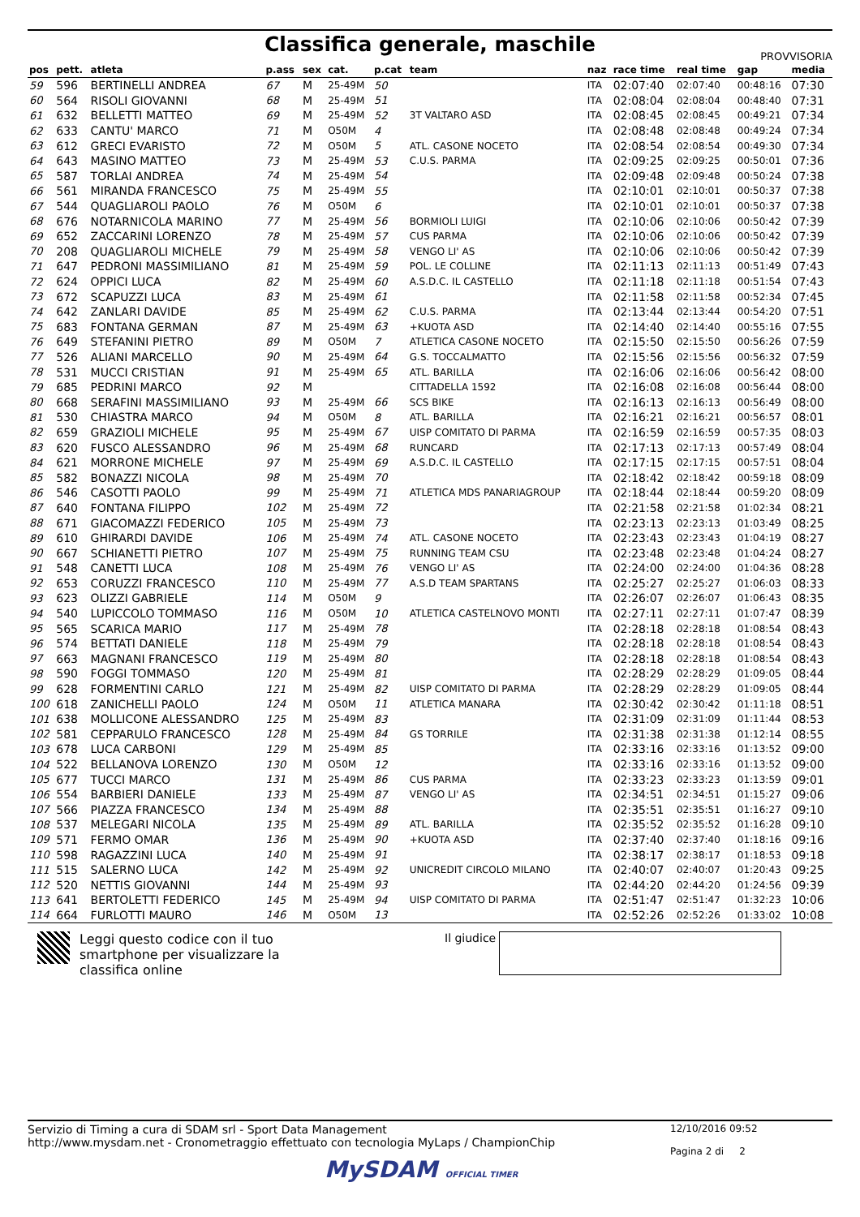Classifica generale, maschile
PROVVISORIA
| pos | pett. | atleta | p.ass | sex | cat. | p.cat | team | naz | race time | real time | gap | media |
| --- | --- | --- | --- | --- | --- | --- | --- | --- | --- | --- | --- | --- |
| 59 | 596 | BERTINELLI ANDREA | 67 | M | 25-49M | 50 | | ITA | 02:07:40 | 02:07:40 | 00:48:16 | 07:30 |
| 60 | 564 | RISOLI GIOVANNI | 68 | M | 25-49M | 51 | | ITA | 02:08:04 | 02:08:04 | 00:48:40 | 07:31 |
| 61 | 632 | BELLETTI MATTEO | 69 | M | 25-49M | 52 | 3T VALTARO ASD | ITA | 02:08:45 | 02:08:45 | 00:49:21 | 07:34 |
| 62 | 633 | CANTU' MARCO | 71 | M | O50M | 4 | | ITA | 02:08:48 | 02:08:48 | 00:49:24 | 07:34 |
| 63 | 612 | GRECI EVARISTO | 72 | M | O50M | 5 | ATL. CASONE NOCETO | ITA | 02:08:54 | 02:08:54 | 00:49:30 | 07:34 |
| 64 | 643 | MASINO MATTEO | 73 | M | 25-49M | 53 | C.U.S. PARMA | ITA | 02:09:25 | 02:09:25 | 00:50:01 | 07:36 |
| 65 | 587 | TORLAI ANDREA | 74 | M | 25-49M | 54 | | ITA | 02:09:48 | 02:09:48 | 00:50:24 | 07:38 |
| 66 | 561 | MIRANDA FRANCESCO | 75 | M | 25-49M | 55 | | ITA | 02:10:01 | 02:10:01 | 00:50:37 | 07:38 |
| 67 | 544 | QUAGLIAROLI PAOLO | 76 | M | O50M | 6 | | ITA | 02:10:01 | 02:10:01 | 00:50:37 | 07:38 |
| 68 | 676 | NOTARNICOLA MARINO | 77 | M | 25-49M | 56 | BORMIOLI LUIGI | ITA | 02:10:06 | 02:10:06 | 00:50:42 | 07:39 |
| 69 | 652 | ZACCARINI LORENZO | 78 | M | 25-49M | 57 | CUS PARMA | ITA | 02:10:06 | 02:10:06 | 00:50:42 | 07:39 |
| 70 | 208 | QUAGLIAROLI MICHELE | 79 | M | 25-49M | 58 | VENGO LI' AS | ITA | 02:10:06 | 02:10:06 | 00:50:42 | 07:39 |
| 71 | 647 | PEDRONI MASSIMILIANO | 81 | M | 25-49M | 59 | POL. LE COLLINE | ITA | 02:11:13 | 02:11:13 | 00:51:49 | 07:43 |
| 72 | 624 | OPPICI LUCA | 82 | M | 25-49M | 60 | A.S.D.C. IL CASTELLO | ITA | 02:11:18 | 02:11:18 | 00:51:54 | 07:43 |
| 73 | 672 | SCAPUZZI LUCA | 83 | M | 25-49M | 61 | | ITA | 02:11:58 | 02:11:58 | 00:52:34 | 07:45 |
| 74 | 642 | ZANLARI DAVIDE | 85 | M | 25-49M | 62 | C.U.S. PARMA | ITA | 02:13:44 | 02:13:44 | 00:54:20 | 07:51 |
| 75 | 683 | FONTANA GERMAN | 87 | M | 25-49M | 63 | +KUOTA ASD | ITA | 02:14:40 | 02:14:40 | 00:55:16 | 07:55 |
| 76 | 649 | STEFANINI PIETRO | 89 | M | O50M | 7 | ATLETICA CASONE NOCETO | ITA | 02:15:50 | 02:15:50 | 00:56:26 | 07:59 |
| 77 | 526 | ALIANI MARCELLO | 90 | M | 25-49M | 64 | G.S. TOCCALMATTO | ITA | 02:15:56 | 02:15:56 | 00:56:32 | 07:59 |
| 78 | 531 | MUCCI CRISTIAN | 91 | M | 25-49M | 65 | ATL. BARILLA | ITA | 02:16:06 | 02:16:06 | 00:56:42 | 08:00 |
| 79 | 685 | PEDRINI MARCO | 92 | M | | | CITTADELLA 1592 | ITA | 02:16:08 | 02:16:08 | 00:56:44 | 08:00 |
| 80 | 668 | SERAFINI MASSIMILIANO | 93 | M | 25-49M | 66 | SCS BIKE | ITA | 02:16:13 | 02:16:13 | 00:56:49 | 08:00 |
| 81 | 530 | CHIASTRA MARCO | 94 | M | O50M | 8 | ATL. BARILLA | ITA | 02:16:21 | 02:16:21 | 00:56:57 | 08:01 |
| 82 | 659 | GRAZIOLI MICHELE | 95 | M | 25-49M | 67 | UISP COMITATO DI PARMA | ITA | 02:16:59 | 02:16:59 | 00:57:35 | 08:03 |
| 83 | 620 | FUSCO ALESSANDRO | 96 | M | 25-49M | 68 | RUNCARD | ITA | 02:17:13 | 02:17:13 | 00:57:49 | 08:04 |
| 84 | 621 | MORRONE MICHELE | 97 | M | 25-49M | 69 | A.S.D.C. IL CASTELLO | ITA | 02:17:15 | 02:17:15 | 00:57:51 | 08:04 |
| 85 | 582 | BONAZZI NICOLA | 98 | M | 25-49M | 70 | | ITA | 02:18:42 | 02:18:42 | 00:59:18 | 08:09 |
| 86 | 546 | CASOTTI PAOLO | 99 | M | 25-49M | 71 | ATLETICA MDS PANARIAGROUP | ITA | 02:18:44 | 02:18:44 | 00:59:20 | 08:09 |
| 87 | 640 | FONTANA FILIPPO | 102 | M | 25-49M | 72 | | ITA | 02:21:58 | 02:21:58 | 01:02:34 | 08:21 |
| 88 | 671 | GIACOMAZZI FEDERICO | 105 | M | 25-49M | 73 | | ITA | 02:23:13 | 02:23:13 | 01:03:49 | 08:25 |
| 89 | 610 | GHIRARDI DAVIDE | 106 | M | 25-49M | 74 | ATL. CASONE NOCETO | ITA | 02:23:43 | 02:23:43 | 01:04:19 | 08:27 |
| 90 | 667 | SCHIANETTI PIETRO | 107 | M | 25-49M | 75 | RUNNING TEAM CSU | ITA | 02:23:48 | 02:23:48 | 01:04:24 | 08:27 |
| 91 | 548 | CANETTI LUCA | 108 | M | 25-49M | 76 | VENGO LI' AS | ITA | 02:24:00 | 02:24:00 | 01:04:36 | 08:28 |
| 92 | 653 | CORUZZI FRANCESCO | 110 | M | 25-49M | 77 | A.S.D TEAM SPARTANS | ITA | 02:25:27 | 02:25:27 | 01:06:03 | 08:33 |
| 93 | 623 | OLIZZI GABRIELE | 114 | M | O50M | 9 | | ITA | 02:26:07 | 02:26:07 | 01:06:43 | 08:35 |
| 94 | 540 | LUPICCOLO TOMMASO | 116 | M | O50M | 10 | ATLETICA CASTELNOVO MONTI | ITA | 02:27:11 | 02:27:11 | 01:07:47 | 08:39 |
| 95 | 565 | SCARICA MARIO | 117 | M | 25-49M | 78 | | ITA | 02:28:18 | 02:28:18 | 01:08:54 | 08:43 |
| 96 | 574 | BETTATI DANIELE | 118 | M | 25-49M | 79 | | ITA | 02:28:18 | 02:28:18 | 01:08:54 | 08:43 |
| 97 | 663 | MAGNANI FRANCESCO | 119 | M | 25-49M | 80 | | ITA | 02:28:18 | 02:28:18 | 01:08:54 | 08:43 |
| 98 | 590 | FOGGI TOMMASO | 120 | M | 25-49M | 81 | | ITA | 02:28:29 | 02:28:29 | 01:09:05 | 08:44 |
| 99 | 628 | FORMENTINI CARLO | 121 | M | 25-49M | 82 | UISP COMITATO DI PARMA | ITA | 02:28:29 | 02:28:29 | 01:09:05 | 08:44 |
| 100 | 618 | ZANICHELLI PAOLO | 124 | M | O50M | 11 | ATLETICA MANARA | ITA | 02:30:42 | 02:30:42 | 01:11:18 | 08:51 |
| 101 | 638 | MOLLICONE ALESSANDRO | 125 | M | 25-49M | 83 | | ITA | 02:31:09 | 02:31:09 | 01:11:44 | 08:53 |
| 102 | 581 | CEPPARULO FRANCESCO | 128 | M | 25-49M | 84 | GS TORRILE | ITA | 02:31:38 | 02:31:38 | 01:12:14 | 08:55 |
| 103 | 678 | LUCA CARBONI | 129 | M | 25-49M | 85 | | ITA | 02:33:16 | 02:33:16 | 01:13:52 | 09:00 |
| 104 | 522 | BELLANOVA LORENZO | 130 | M | O50M | 12 | | ITA | 02:33:16 | 02:33:16 | 01:13:52 | 09:00 |
| 105 | 677 | TUCCI MARCO | 131 | M | 25-49M | 86 | CUS PARMA | ITA | 02:33:23 | 02:33:23 | 01:13:59 | 09:01 |
| 106 | 554 | BARBIERI DANIELE | 133 | M | 25-49M | 87 | VENGO LI' AS | ITA | 02:34:51 | 02:34:51 | 01:15:27 | 09:06 |
| 107 | 566 | PIAZZA FRANCESCO | 134 | M | 25-49M | 88 | | ITA | 02:35:51 | 02:35:51 | 01:16:27 | 09:10 |
| 108 | 537 | MELEGARI NICOLA | 135 | M | 25-49M | 89 | ATL. BARILLA | ITA | 02:35:52 | 02:35:52 | 01:16:28 | 09:10 |
| 109 | 571 | FERMO OMAR | 136 | M | 25-49M | 90 | +KUOTA ASD | ITA | 02:37:40 | 02:37:40 | 01:18:16 | 09:16 |
| 110 | 598 | RAGAZZINI LUCA | 140 | M | 25-49M | 91 | | ITA | 02:38:17 | 02:38:17 | 01:18:53 | 09:18 |
| 111 | 515 | SALERNO LUCA | 142 | M | 25-49M | 92 | UNICREDIT CIRCOLO MILANO | ITA | 02:40:07 | 02:40:07 | 01:20:43 | 09:25 |
| 112 | 520 | NETTIS GIOVANNI | 144 | M | 25-49M | 93 | | ITA | 02:44:20 | 02:44:20 | 01:24:56 | 09:39 |
| 113 | 641 | BERTOLETTI FEDERICO | 145 | M | 25-49M | 94 | UISP COMITATO DI PARMA | ITA | 02:51:47 | 02:51:47 | 01:32:23 | 10:06 |
| 114 | 664 | FURLOTTI MAURO | 146 | M | O50M | 13 | | ITA | 02:52:26 | 02:52:26 | 01:33:02 | 10:08 |
Leggi questo codice con il tuo smartphone per visualizzare la classifica online
Il giudice
Servizio di Timing a cura di SDAM srl - Sport Data Management
http://www.mysdam.net - Cronometraggio effettuato con tecnologia MyLaps / ChampionChip
12/10/2016 09:52
Pagina 2 di 2
MySDAM OFFICIAL TIMER